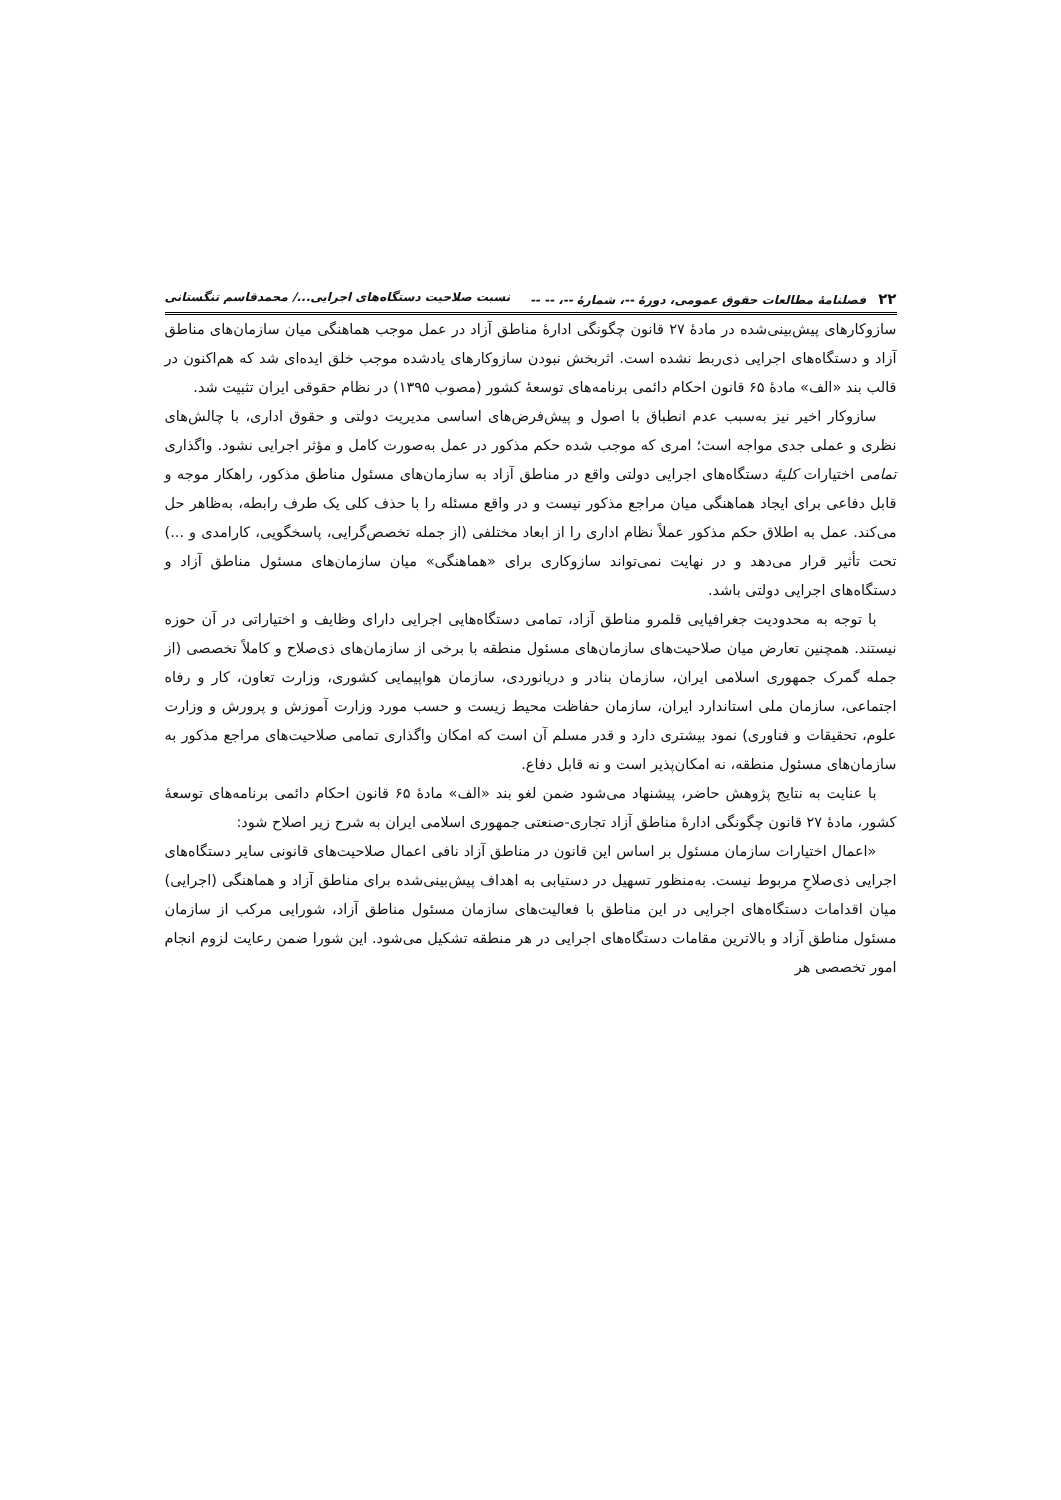۲۲ فصلنامهٔ مطالعات حقوق عمومی، دورهٔ --، شمارهٔ --، -- -- نسبت صلاحیت دستگاه‌های اجرایی.../ محمدقاسم تنگستانی
سازوکارهای پیش‌بینی‌شده در مادهٔ ۲۷ قانون چگونگی ادارهٔ مناطق آزاد در عمل موجب هماهنگی میان سازمان‌های مناطق آزاد و دستگاه‌های اجرایی ذی‌ربط نشده است. اثربخش نبودن سازوکارهای یادشده موجب خلق ایده‌ای شد که هم‌اکنون در قالب بند «الف» مادهٔ ۶۵ قانون احکام دائمی برنامه‌های توسعهٔ کشور (مصوب ۱۳۹۵) در نظام حقوقی ایران تثبیت شد.
سازوکار اخیر نیز به‌سبب عدم انطباق با اصول و پیش‌فرض‌های اساسی مدیریت دولتی و حقوق اداری، با چالش‌های نظری و عملی جدی مواجه است؛ امری که موجب شده حکم مذکور در عمل به‌صورت کامل و مؤثر اجرایی نشود. واگذاری تمامی اختیارات کلیهٔ دستگاه‌های اجرایی دولتی واقع در مناطق آزاد به سازمان‌های مسئول مناطق مذکور، راهکار موجه و قابل دفاعی برای ایجاد هماهنگی میان مراجع مذکور نیست و در واقع مسئله را با حذف کلی یک طرف رابطه، به‌ظاهر حل می‌کند. عمل به اطلاق حکم مذکور عملاً نظام اداری را از ابعاد مختلفی (از جمله تخصص‌گرایی، پاسخگویی، کارامدی و ...) تحت تأثیر قرار می‌دهد و در نهایت نمی‌تواند سازوکاری برای «هماهنگی» میان سازمان‌های مسئول مناطق آزاد و دستگاه‌های اجرایی دولتی باشد.
با توجه به محدودیت جغرافیایی قلمرو مناطق آزاد، تمامی دستگاه‌هایی اجرایی دارای وظایف و اختیاراتی در آن حوزه نیستند. همچنین تعارض میان صلاحیت‌های سازمان‌های مسئول منطقه با برخی از سازمان‌های ذی‌صلاح و کاملاً تخصصی (از جمله گمرک جمهوری اسلامی ایران، سازمان بنادر و دریانوردی، سازمان هواپیمایی کشوری، وزارت تعاون، کار و رفاه اجتماعی، سازمان ملی استاندارد ایران، سازمان حفاظت محیط زیست و حسب مورد وزارت آموزش و پرورش و وزارت علوم، تحقیقات و فناوری) نمود بیشتری دارد و قدر مسلم آن است که امکان واگذاری تمامی صلاحیت‌های مراجع مذکور به سازمان‌های مسئول منطقه، نه امکان‌پذیر است و نه قابل دفاع.
با عنایت به نتایج پژوهش حاضر، پیشنهاد می‌شود ضمن لغو بند «الف» مادهٔ ۶۵ قانون احکام دائمی برنامه‌های توسعهٔ کشور، مادهٔ ۲۷ قانون چگونگی ادارهٔ مناطق آزاد تجاری-صنعتی جمهوری اسلامی ایران به شرح زیر اصلاح شود:
«اعمال اختیارات سازمان مسئول بر اساس این قانون در مناطق آزاد نافی اعمال صلاحیت‌های قانونی سایر دستگاه‌های اجرایی ذی‌صلاحِ مربوط نیست. به‌منظور تسهیل در دستیابی به اهداف پیش‌بینی‌شده برای مناطق آزاد و هماهنگی (اجرایی) میان اقدامات دستگاه‌های اجرایی در این مناطق با فعالیت‌های سازمان مسئول مناطق آزاد، شورایی مرکب از سازمان مسئول مناطق آزاد و بالاترین مقامات دستگاه‌های اجرایی در هر منطقه تشکیل می‌شود. این شورا ضمن رعایت لزوم انجام امور تخصصی هر